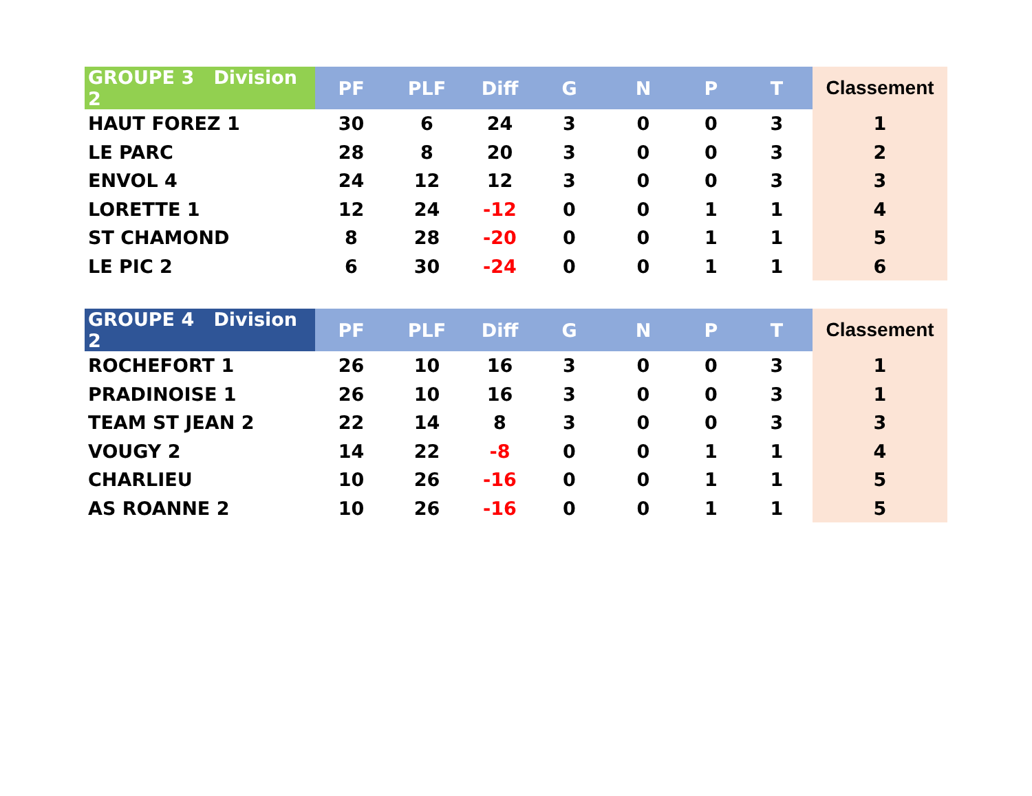| GROUPE 3 Division 2 | PF | PLF | Diff | G | N | P | T | Classement |
| --- | --- | --- | --- | --- | --- | --- | --- | --- |
| HAUT FOREZ 1 | 30 | 6 | 24 | 3 | 0 | 0 | 3 | 1 |
| LE PARC | 28 | 8 | 20 | 3 | 0 | 0 | 3 | 2 |
| ENVOL 4 | 24 | 12 | 12 | 3 | 0 | 0 | 3 | 3 |
| LORETTE 1 | 12 | 24 | -12 | 0 | 0 | 1 | 1 | 4 |
| ST CHAMOND | 8 | 28 | -20 | 0 | 0 | 1 | 1 | 5 |
| LE PIC 2 | 6 | 30 | -24 | 0 | 0 | 1 | 1 | 6 |
| GROUPE 4 Division 2 | PF | PLF | Diff | G | N | P | T | Classement |
| --- | --- | --- | --- | --- | --- | --- | --- | --- |
| ROCHEFORT 1 | 26 | 10 | 16 | 3 | 0 | 0 | 3 | 1 |
| PRADINOISE 1 | 26 | 10 | 16 | 3 | 0 | 0 | 3 | 1 |
| TEAM ST JEAN 2 | 22 | 14 | 8 | 3 | 0 | 0 | 3 | 3 |
| VOUGY 2 | 14 | 22 | -8 | 0 | 0 | 1 | 1 | 4 |
| CHARLIEU | 10 | 26 | -16 | 0 | 0 | 1 | 1 | 5 |
| AS ROANNE 2 | 10 | 26 | -16 | 0 | 0 | 1 | 1 | 5 |